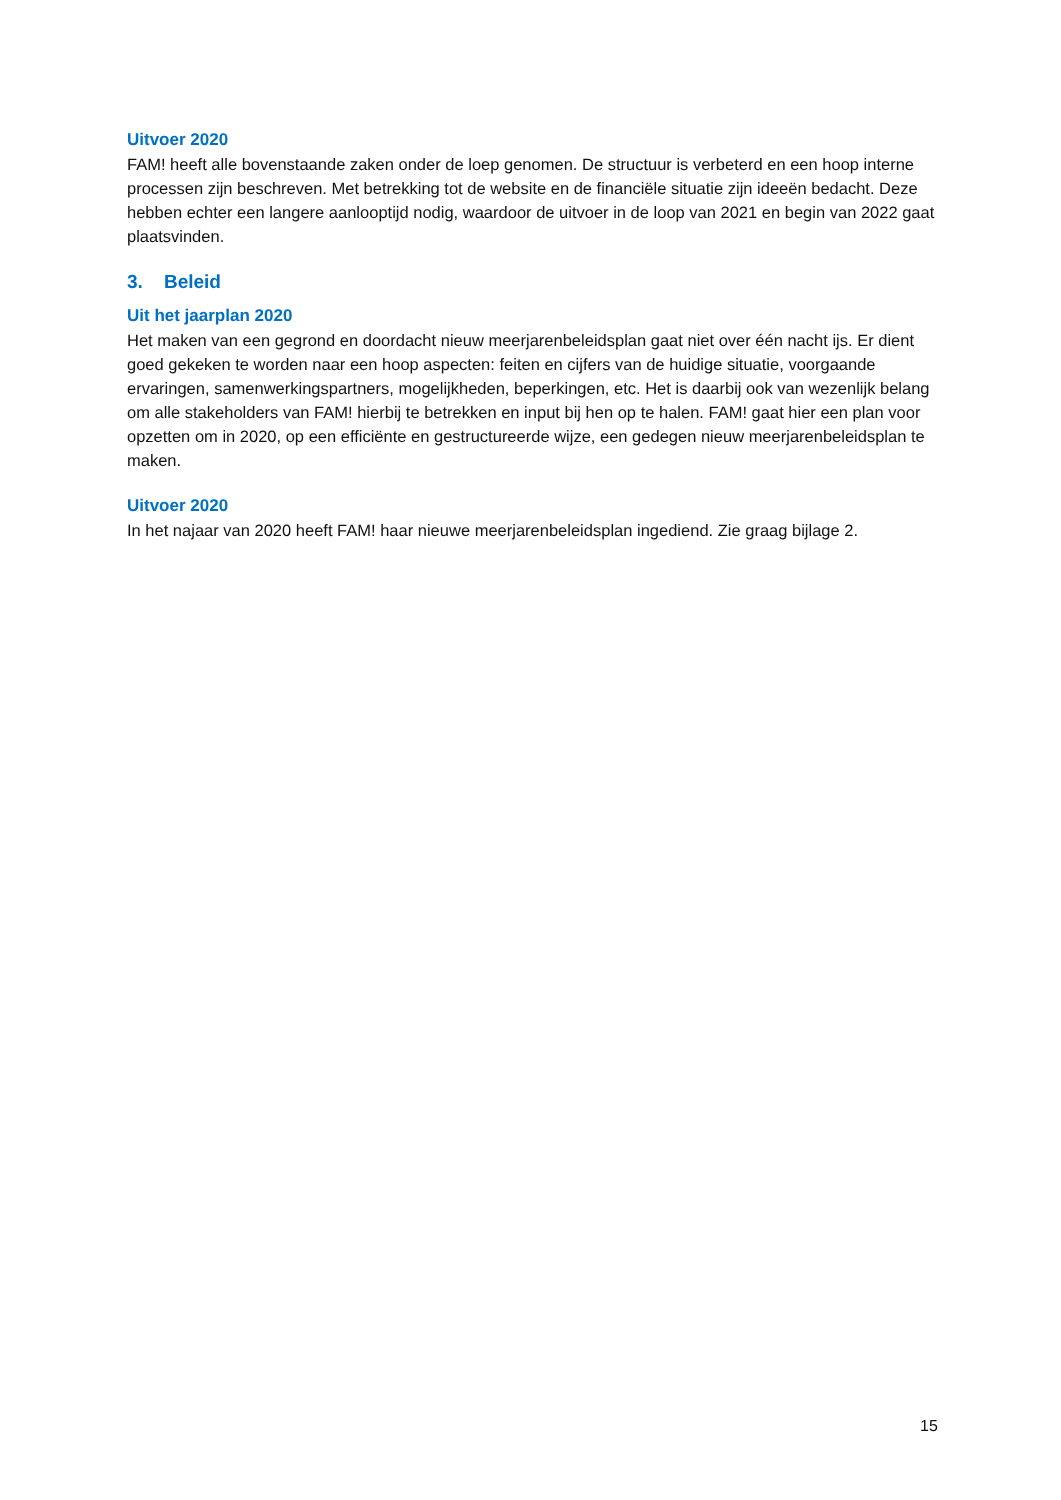Uitvoer 2020
FAM! heeft alle bovenstaande zaken onder de loep genomen. De structuur is verbeterd en een hoop interne processen zijn beschreven. Met betrekking tot de website en de financiële situatie zijn ideeën bedacht. Deze hebben echter een langere aanlooptijd nodig, waardoor de uitvoer in de loop van 2021 en begin van 2022 gaat plaatsvinden.
3. Beleid
Uit het jaarplan 2020
Het maken van een gegrond en doordacht nieuw meerjarenbeleidsplan gaat niet over één nacht ijs. Er dient goed gekeken te worden naar een hoop aspecten: feiten en cijfers van de huidige situatie, voorgaande ervaringen, samenwerkingspartners, mogelijkheden, beperkingen, etc. Het is daarbij ook van wezenlijk belang om alle stakeholders van FAM! hierbij te betrekken en input bij hen op te halen. FAM! gaat hier een plan voor opzetten om in 2020, op een efficiënte en gestructureerde wijze, een gedegen nieuw meerjarenbeleidsplan te maken.
Uitvoer 2020
In het najaar van 2020 heeft FAM! haar nieuwe meerjarenbeleidsplan ingediend. Zie graag bijlage 2.
15